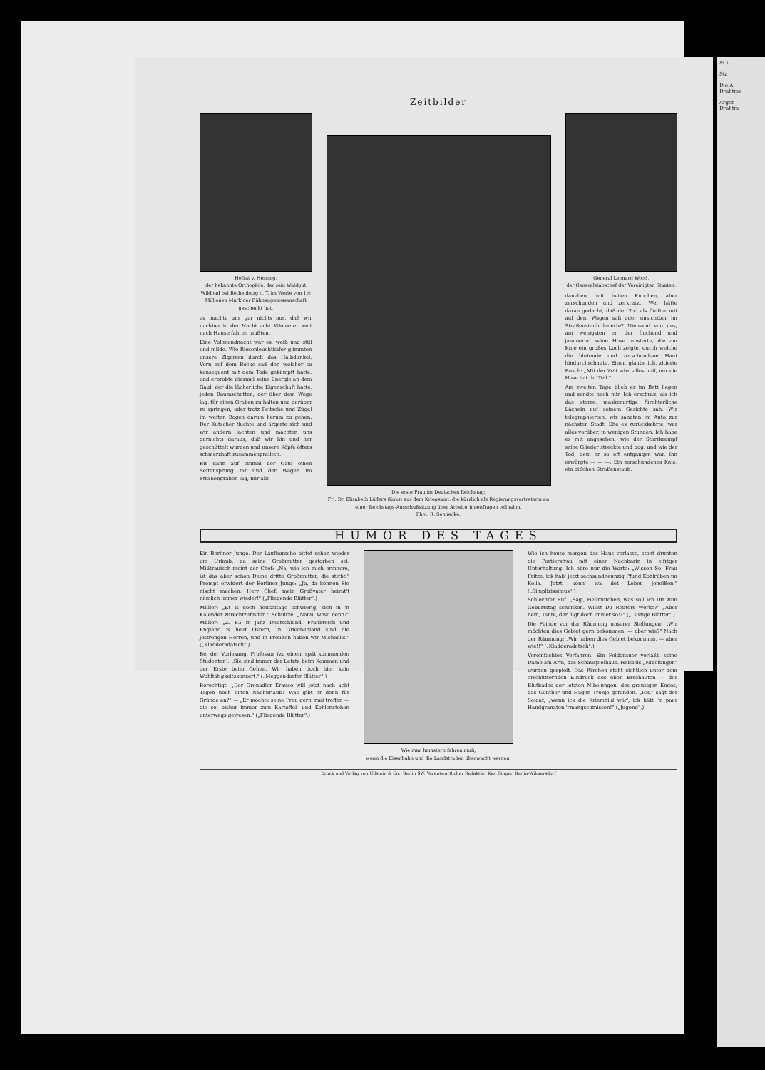Zeitbilder
Hofrat v. Hessing,
der bekannte Orthopäde, der sein Waldgut Wildbad bei Rothenburg o. T. im Werte von 1½ Millionen Mark der Bühnengenossenschaft geschenkt hat.
es machte uns gar nichts aus, daß wir nachher in der Nacht acht Kilometer weit nach Hause fahren mußten.
Eine Vollmondnacht war es, weiß und still und milde. Wie Riesenleuchtkäfer glimmten unsere Zigarren durch das Halbdunkel. Vorn auf dem Bocke saß der, welcher so konsequent mit dem Tode gekämpft hatte, und erprobte diesmal seine Energie an dem Gaul, der die lächerliche Eigenschaft hatte, jeden Baumschatten, der über dem Wege lag, für einen Graben zu halten und darüber zu springen, oder trotz Peitsche und Zügel im weiten Bogen darum herum zu gehen. Der Kutscher fluchte und ärgerte sich und wir andern lachten und machten uns garnichts daraus, daß wir hin und her geschüttelt wurden und unsere Köpfe öfters schmerzhaft zusammenprallten.
Bis dann auf einmal der Gaul einen Seitensprung tat und der Wagen im Straßengraben lag, mir alle
Die erste Frau im Deutschen Reichstag:
Frl. Dr. Elisabeth Lüders (links) aus dem Kriegsamt, die kürzlich als Regierungsvertreterin an einer Reichstags-Ausschußsitzung über Arbeiterinnenfragen teilnahm.
Phot. R. Sennecke.
General Leonard Wood,
der Generalstabschef der Vereinigten Staaten.
daneben, mit heilen Knochen, aber zerschunden und zerkratzt. Wer hätte daran gedacht, daß der Tod als fünfter mit auf dem Wagen saß oder unsichtbar im Straßenstaub lauerte? Niemand von uns, am wenigsten er, der fluchend und jammernd seine Hose musterte, die am Knie ein großes Loch zeigte, durch welche die blutende und zerschundene Haut hindurchschaute. Einer, glaube ich, zitierte Busch: „Mit der Zeit wird alles heil, nur die Hose hat ihr Teil."
Am zweiten Tage blieb er im Bett liegen und sandte nach mir. Ich erschrak, als ich das starre, maskenartige fürchterliche Lächeln auf seinem Gesichte sah. Wir telegraphierten, wir sandten im Auto zur nächsten Stadt. Ehe es zurückkehrte, war alles vorüber, in wenigen Stunden. Ich habe es mit angesehen, wie der Starrkrampf seine Glieder streckte und bog, und wie der Tod, dem er so oft entgangen war, ihn erwürgte — — —. Ein zerschundenes Knie, ein bißchen Straßenstaub.
HUMOR DES TAGES
Ein Berliner Junge. Der Laufbursche bittet schon wieder um Urlaub, da seine Großmutter gestorben sei. Mißtrauisch meint der Chef: „Na, wie ich mich erinnere, ist das aber schon Deine dritte Großmutter, die stirbt." Prompt erwidert der Berliner Junge: „Ja, da können Sie nischt machen, Herr Chef, mein Großvater heirat't nämlich immer wieder!" („Fliegende Blätter".)
Müller: „Et is doch heutzutage schwierig, sich in 'n Kalender zurechtzufinden." Schultze: „Nanu, woso denn?" Müller: „Z. B.: in janz Deutschland, Frankreich und England is heut Ostern, in Griechenland sind die jestrengen Herren, und in Preußen haben wir Michaelis." („Kladderadatsch".)
Bei der Vorlesung. Professor (zu einem spät kommenden Studenten): „Sie sind immer der Letzte beim Kommen und der Erste beim Gehen. Wir haben doch hier kein Wohltätigkeitskonzert." („Meggendorfer Blätter".)
Berechtigt. „Der Grenadier Krause will jetzt nach acht Tagen noch einen Nachurlaub? Was gibt er denn für Gründe an?" — „Er möchte seine Frau gern 'mal treffen — die sei bisher immer zum Kartoffel- und Kohlenstehen unterwegs gewesen." („Fliegende Blätter".)
Wie man hamstern fahren muß,
wenn die Eisenbahn und die Landstraßen überwacht werden.
Wie ich heute morgen das Haus verlasse, steht drunten die Portiersfrau mit einer Nachbarin in eifriger Unterhaltung. Ich höre nur die Worte: „Wissen Se, Frau Fritze, ick hab' jetzt sechsundneunzig Pfund Kohlrüben im Kella. Jetzt' könn' wa det Leben jeneißen." („Simplizissimus".)
Schlechter Ruf. „Sag', Hellmutchen, was soll ich Dir zum Geburtstag schenken. Willst Du Reuters Werke?" „Aber nein, Tante, der lügt doch immer so!?" („Lustige Blätter".)
Die Feinde vor der Räumung unserer Stellungen: „Wir möchten dies Gebiet gern bekommen, — aber wie?" Nach der Räumung: „Wir haben dies Gebiet bekommen, — aber wie!!" („Kladderadatsch".)
Vereinfachtes Verfahren. Ein Feldgrauer verläßt, seine Dame am Arm, das Schauspielhaus. Hebbels „Nibelungen" wurden gespielt. Das Pärchen steht sichtlich unter dem erschütternden Eindruck des eben Erschauten — des Blutbades der letzten Nibelungen, des grausigen Endes, das Gunther und Hagen Tronje gefunden. „Ick," sagt der Soldat, „wenn ick die Kriemhild wär', ick hätt' 'n paar Handgranaten 'rmangschmissen!" („Jugend".)
Druck und Verlag von Ullstein & Co., Berlin SW. Verantwortlicher Redaktör: Karl Singer, Berlin-Wilmersdorf
№ 1
Sta
Die A
Drahtme
Argen
Drahtm